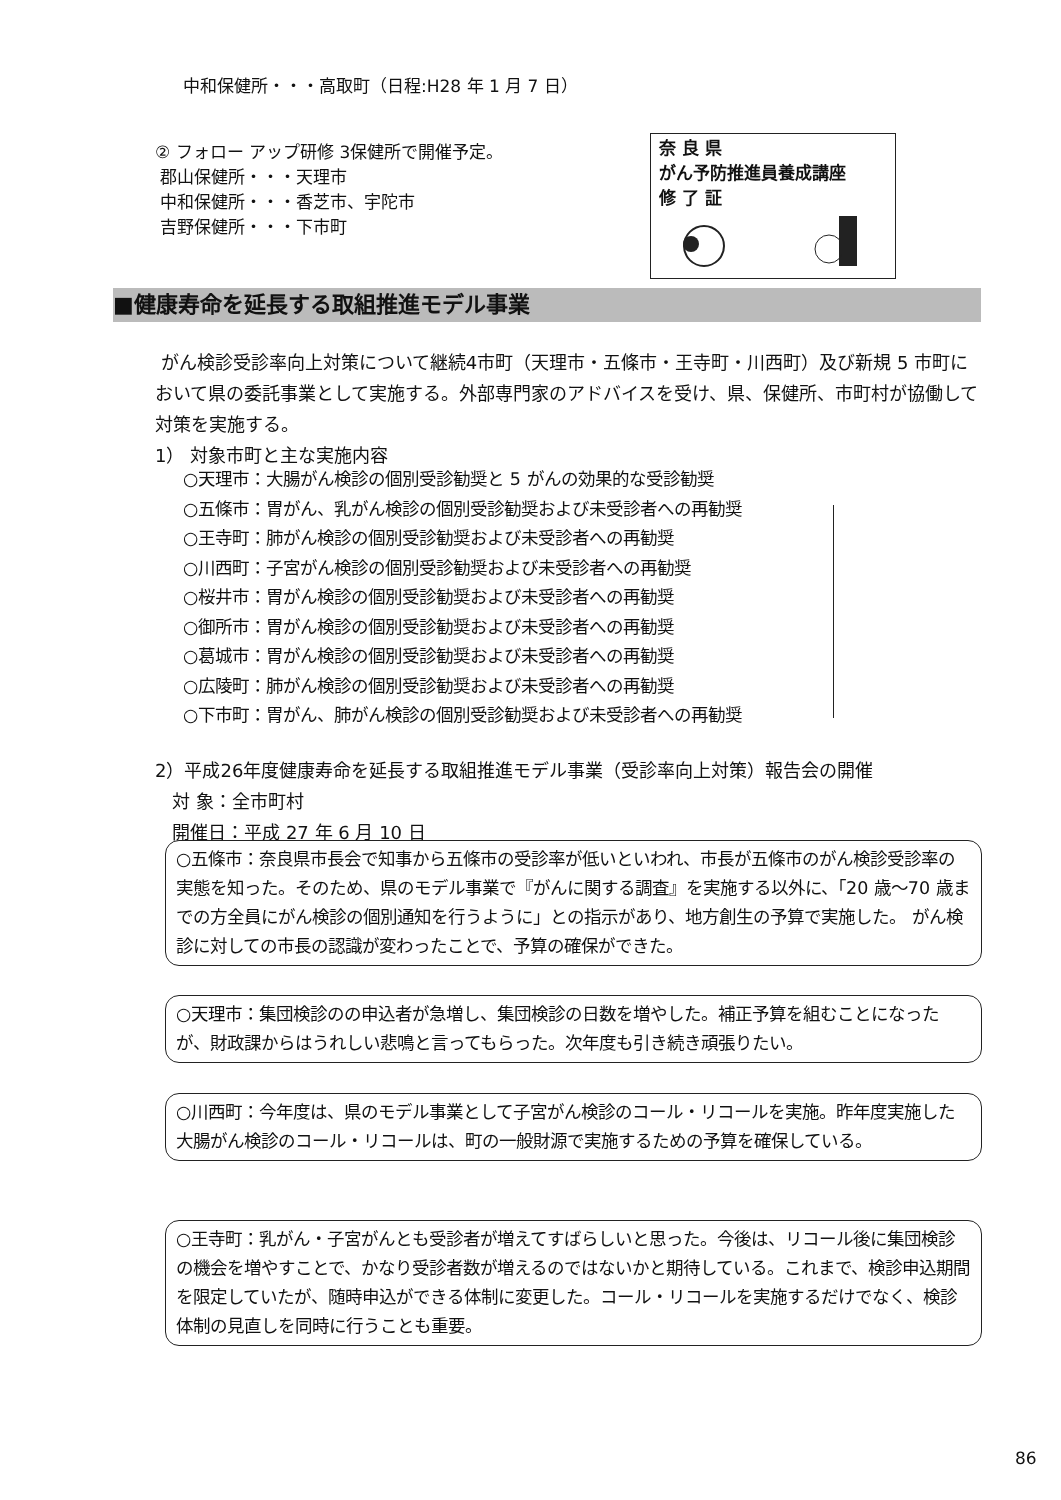中和保健所・・・高取町（日程:H28 年 1 月 7 日）
② フォロー アップ研修 3保健所で開催予定。
郡山保健所・・・天理市
中和保健所・・・香芝市、宇陀市
吉野保健所・・・下市町
奈 良 県
がん予防推進員養成講座
修 了 証
■健康寿命を延長する取組推進モデル事業
がん検診受診率向上対策について継続4市町（天理市・五條市・王寺町・川西町）及び新規 5 市町において県の委託事業として実施する。外部専門家のアドバイスを受け、県、保健所、市町村が協働して対策を実施する。
1） 対象市町と主な実施内容
○天理市：大腸がん検診の個別受診勧奨と 5 がんの効果的な受診勧奨
○五條市：胃がん、乳がん検診の個別受診勧奨および未受診者への再勧奨
○王寺町：肺がん検診の個別受診勧奨および未受診者への再勧奨
○川西町：子宮がん検診の個別受診勧奨および未受診者への再勧奨
○桜井市：胃がん検診の個別受診勧奨および未受診者への再勧奨
○御所市：胃がん検診の個別受診勧奨および未受診者への再勧奨
○葛城市：胃がん検診の個別受診勧奨および未受診者への再勧奨
○広陵町：肺がん検診の個別受診勧奨および未受診者への再勧奨
○下市町：胃がん、肺がん検診の個別受診勧奨および未受診者への再勧奨
2）平成26年度健康寿命を延長する取組推進モデル事業（受診率向上対策）報告会の開催
対 象：全市町村
開催日：平成 27 年 6 月 10 日
○五條市：奈良県市長会で知事から五條市の受診率が低いといわれ、市長が五條市のがん検診受診率の実態を知った。そのため、県のモデル事業で『がんに関する調査』を実施する以外に、「20 歳～70 歳までの方全員にがん検診の個別通知を行うように」との指示があり、地方創生の予算で実施した。 がん検診に対しての市長の認識が変わったことで、予算の確保ができた。
○天理市：集団検診のの申込者が急増し、集団検診の日数を増やした。補正予算を組むことになったが、財政課からはうれしい悲鳴と言ってもらった。次年度も引き続き頑張りたい。
○川西町：今年度は、県のモデル事業として子宮がん検診のコール・リコールを実施。昨年度実施した大腸がん検診のコール・リコールは、町の一般財源で実施するための予算を確保している。
○王寺町：乳がん・子宮がんとも受診者が増えてすばらしいと思った。今後は、リコール後に集団検診の機会を増やすことで、かなり受診者数が増えるのではないかと期待している。これまで、検診申込期間を限定していたが、随時申込ができる体制に変更した。コール・リコールを実施するだけでなく、検診体制の見直しを同時に行うことも重要。
86